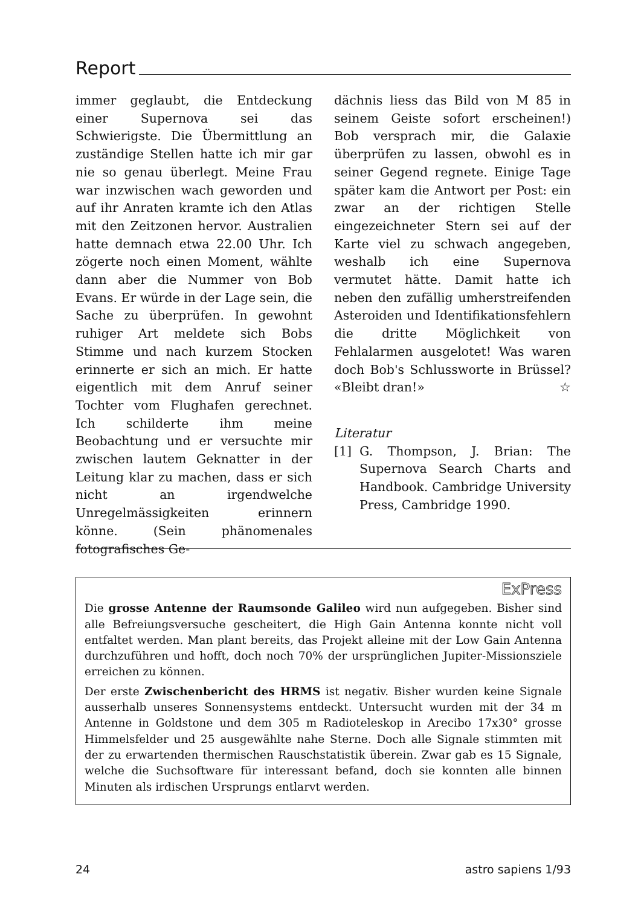Report
immer geglaubt, die Entdeckung einer Supernova sei das Schwierigste. Die Übermittlung an zuständige Stellen hatte ich mir gar nie so genau überlegt. Meine Frau war inzwischen wach geworden und auf ihr Anraten kramte ich den Atlas mit den Zeitzonen hervor. Australien hatte demnach etwa 22.00 Uhr. Ich zögerte noch einen Moment, wählte dann aber die Nummer von Bob Evans. Er würde in der Lage sein, die Sache zu überprüfen. In gewohnt ruhiger Art meldete sich Bobs Stimme und nach kurzem Stocken erinnerte er sich an mich. Er hatte eigentlich mit dem Anruf seiner Tochter vom Flughafen gerechnet. Ich schilderte ihm meine Beobachtung und er versuchte mir zwischen lautem Geknatter in der Leitung klar zu machen, dass er sich nicht an irgendwelche Unregelmässigkeiten erinnern könne. (Sein phänomenales fotografisches Ge-
dächnis liess das Bild von M 85 in seinem Geiste sofort erscheinen!) Bob versprach mir, die Galaxie überprüfen zu lassen, obwohl es in seiner Gegend regnete. Einige Tage später kam die Antwort per Post: ein zwar an der richtigen Stelle eingezeichneter Stern sei auf der Karte viel zu schwach angegeben, weshalb ich eine Supernova vermutet hätte. Damit hatte ich neben den zufällig umherstreifenden Asteroiden und Identifikationsfehlern die dritte Möglichkeit von Fehlalarmen ausgelotet! Was waren doch Bob's Schlussworte in Brüssel? «Bleibt dran!» ☆
Literatur
[1] G. Thompson, J. Brian: The Supernova Search Charts and Handbook. Cambridge University Press, Cambridge 1990.
ExPress
Die grosse Antenne der Raumsonde Galileo wird nun aufgegeben. Bisher sind alle Befreiungsversuche gescheitert, die High Gain Antenna konnte nicht voll entfaltet werden. Man plant bereits, das Projekt alleine mit der Low Gain Antenna durchzuführen und hofft, doch noch 70% der ursprünglichen Jupiter-Missionsziele erreichen zu können.
Der erste Zwischenbericht des HRMS ist negativ. Bisher wurden keine Signale ausserhalb unseres Sonnensystems entdeckt. Untersucht wurden mit der 34 m Antenne in Goldstone und dem 305 m Radioteleskop in Arecibo 17x30° grosse Himmelsfelder und 25 ausgewählte nahe Sterne. Doch alle Signale stimmten mit der zu erwartenden thermischen Rauschstatistik überein. Zwar gab es 15 Signale, welche die Suchsoftware für interessant befand, doch sie konnten alle binnen Minuten als irdischen Ursprungs entlarvt werden.
24 astro sapiens 1/93